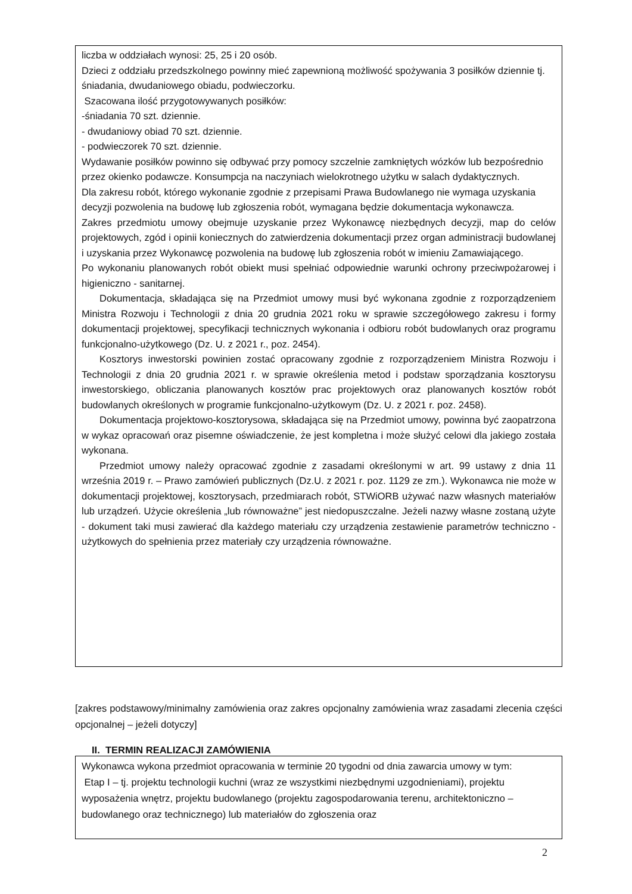liczba w oddziałach wynosi: 25, 25 i 20 osób.
Dzieci z oddziału przedszkolnego powinny mieć zapewnioną możliwość spożywania 3 posiłków dziennie tj. śniadania, dwudaniowego obiadu, podwieczorku.
Szacowana ilość przygotowywanych posiłków:
-śniadania 70 szt. dziennie.
- dwudaniowy obiad 70 szt. dziennie.
- podwieczorek 70 szt. dziennie.
Wydawanie posiłków powinno się odbywać przy pomocy szczelnie zamkniętych wózków lub bezpośrednio przez okienko podawcze. Konsumpcja na naczyniach wielokrotnego użytku w salach dydaktycznych.
Dla zakresu robót, którego wykonanie zgodnie z przepisami Prawa Budowlanego nie wymaga uzyskania decyzji pozwolenia na budowę lub zgłoszenia robót, wymagana będzie dokumentacja wykonawcza.
Zakres przedmiotu umowy obejmuje uzyskanie przez Wykonawcę niezbędnych decyzji, map do celów projektowych, zgód i opinii koniecznych do zatwierdzenia dokumentacji przez organ administracji budowlanej i uzyskania przez Wykonawcę pozwolenia na budowę lub zgłoszenia robót w imieniu Zamawiającego.
Po wykonaniu planowanych robót obiekt musi spełniać odpowiednie warunki ochrony przeciwpożarowej i higieniczno - sanitarnej.
Dokumentacja, składająca się na Przedmiot umowy musi być wykonana zgodnie z rozporządzeniem Ministra Rozwoju i Technologii z dnia 20 grudnia 2021 roku w sprawie szczegółowego zakresu i formy dokumentacji projektowej, specyfikacji technicznych wykonania i odbioru robót budowlanych oraz programu funkcjonalno-użytkowego (Dz. U. z 2021 r., poz. 2454).
Kosztorys inwestorski powinien zostać opracowany zgodnie z rozporządzeniem Ministra Rozwoju i Technologii z dnia 20 grudnia 2021 r. w sprawie określenia metod i podstaw sporządzania kosztorysu inwestorskiego, obliczania planowanych kosztów prac projektowych oraz planowanych kosztów robót budowlanych określonych w programie funkcjonalno-użytkowym (Dz. U. z 2021 r. poz. 2458).
Dokumentacja projektowo-kosztorysowa, składająca się na Przedmiot umowy, powinna być zaopatrzona w wykaz opracowań oraz pisemne oświadczenie, że jest kompletna i może służyć celowi dla jakiego została wykonana.
Przedmiot umowy należy opracować zgodnie z zasadami określonymi w art. 99 ustawy z dnia 11 września 2019 r. – Prawo zamówień publicznych (Dz.U. z 2021 r. poz. 1129 ze zm.). Wykonawca nie może w dokumentacji projektowej, kosztorysach, przedmiarach robót, STWiORB używać nazw własnych materiałów lub urządzeń. Użycie określenia „lub równoważne” jest niedopuszczalne. Jeżeli nazwy własne zostaną użyte - dokument taki musi zawierać dla każdego materiału czy urządzenia zestawienie parametrów techniczno - użytkowych do spełnienia przez materiały czy urządzenia równoważne.
[zakres podstawowy/minimalny zamówienia oraz zakres opcjonalny zamówienia wraz zasadami zlecenia części opcjonalnej – jeżeli dotyczy]
II. TERMIN REALIZACJI ZAMÓWIENIA
Wykonawca wykona przedmiot opracowania w terminie 20 tygodni od dnia zawarcia umowy w tym:
Etap I – tj. projektu technologii kuchni (wraz ze wszystkimi niezbędnymi uzgodnieniami), projektu wyposażenia wnętrz, projektu budowlanego (projektu zagospodarowania terenu, architektoniczno – budowlanego oraz technicznego) lub materiałów do zgłoszenia oraz
2